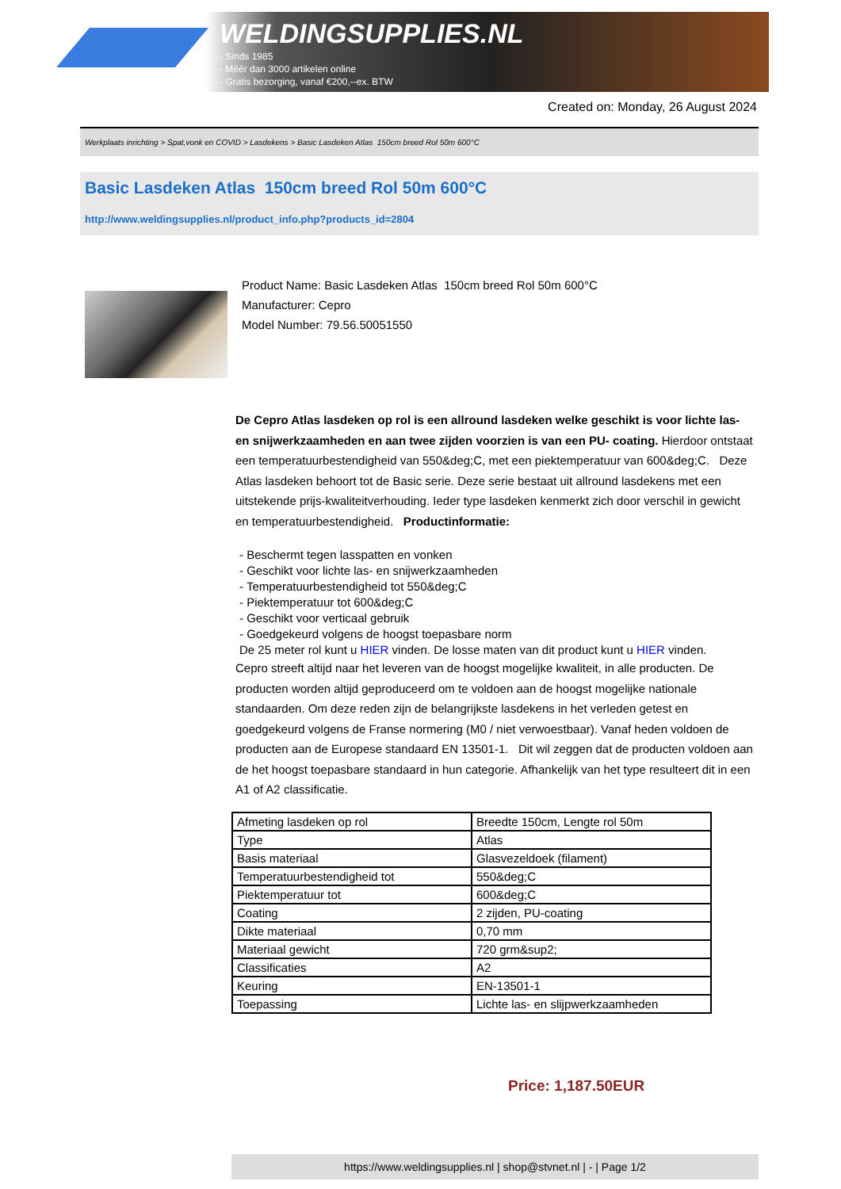WELDINGSUPPLIES.NL
- Sinds 1985
- Méér dan 3000 artikelen online
- Gratis bezorging, vanaf €200,--ex. BTW
Created on: Monday, 26 August 2024
Werkplaats inrichting > Spat,vonk en COVID > Lasdekens > Basic Lasdeken Atlas 150cm breed Rol 50m 600°C
Basic Lasdeken Atlas 150cm breed Rol 50m 600°C
http://www.weldingsupplies.nl/product_info.php?products_id=2804
Product Name: Basic Lasdeken Atlas 150cm breed Rol 50m 600°C
Manufacturer: Cepro
Model Number: 79.56.50051550
De Cepro Atlas lasdeken op rol is een allround lasdeken welke geschikt is voor lichte las- en snijwerkzaamheden en aan twee zijden voorzien is van een PU- coating. Hierdoor ontstaat een temperatuurbestendigheid van 550&deg;C, met een piektemperatuur van 600&deg;C. Deze Atlas lasdeken behoort tot de Basic serie. Deze serie bestaat uit allround lasdekens met een uitstekende prijs-kwaliteitverhouding. Ieder type lasdeken kenmerkt zich door verschil in gewicht en temperatuurbestendigheid. Productinformatie:
- Beschermt tegen lasspatten en vonken
- Geschikt voor lichte las- en snijwerkzaamheden
- Temperatuurbestendigheid tot 550&deg;C
- Piektemperatuur tot 600&deg;C
- Geschikt voor verticaal gebruik
- Goedgekeurd volgens de hoogst toepasbare norm
De 25 meter rol kunt u HIER vinden. De losse maten van dit product kunt u HIER vinden.
Cepro streeft altijd naar het leveren van de hoogst mogelijke kwaliteit, in alle producten. De producten worden altijd geproduceerd om te voldoen aan de hoogst mogelijke nationale standaarden. Om deze reden zijn de belangrijkste lasdekens in het verleden getest en goedgekeurd volgens de Franse normering (M0 / niet verwoestbaar). Vanaf heden voldoen de producten aan de Europese standaard EN 13501-1. Dit wil zeggen dat de producten voldoen aan de het hoogst toepasbare standaard in hun categorie. Afhankelijk van het type resulteert dit in een A1 of A2 classificatie.
| Afmeting lasdeken op rol | Breedte 150cm, Lengte rol 50m |
| Type | Atlas |
| Basis materiaal | Glasvezeldoek (filament) |
| Temperatuurbestendigheid tot | 550&deg;C |
| Piektemperatuur tot | 600&deg;C |
| Coating | 2 zijden, PU-coating |
| Dikte materiaal | 0,70 mm |
| Materiaal gewicht | 720 grm&sup2; |
| Classificaties | A2 |
| Keuring | EN-13501-1 |
| Toepassing | Lichte las- en slijpwerkzaamheden |
Price: 1,187.50EUR
https://www.weldingsupplies.nl | shop@stvnet.nl | - | Page 1/2